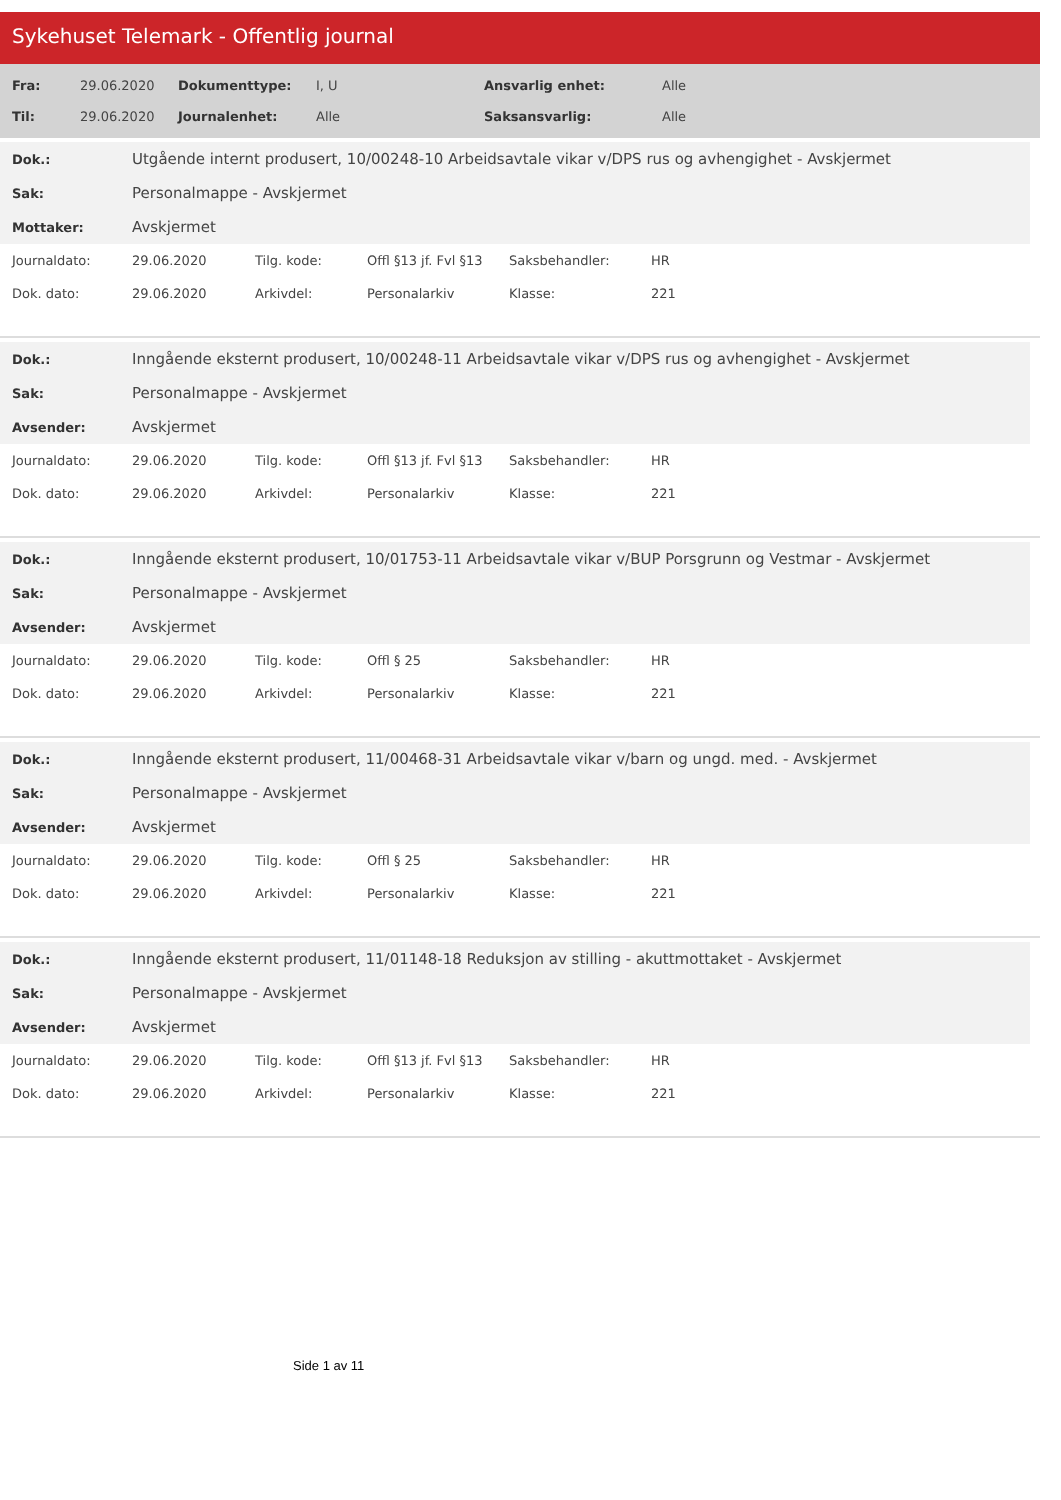Sykehuset Telemark - Offentlig journal
| Fra: | 29.06.2020 | Dokumenttype: | I, U | Ansvarlig enhet: | Alle |
| Til: | 29.06.2020 | Journalenhet: | Alle | Saksansvarlig: | Alle |
| Dok.: | Utgående internt produsert, 10/00248-10 Arbeidsavtale vikar v/DPS rus og avhengighet - Avskjermet |
| Sak: | Personalmappe - Avskjermet |
| Mottaker: | Avskjermet |
| Journaldato: | 29.06.2020 | Tilg. kode: | Offl §13 jf. Fvl §13 | Saksbehandler: | HR |
| Dok. dato: | 29.06.2020 | Arkivdel: | Personalarkiv | Klasse: | 221 |
| Dok.: | Inngående eksternt produsert, 10/00248-11 Arbeidsavtale vikar v/DPS rus og avhengighet - Avskjermet |
| Sak: | Personalmappe - Avskjermet |
| Avsender: | Avskjermet |
| Journaldato: | 29.06.2020 | Tilg. kode: | Offl §13 jf. Fvl §13 | Saksbehandler: | HR |
| Dok. dato: | 29.06.2020 | Arkivdel: | Personalarkiv | Klasse: | 221 |
| Dok.: | Inngående eksternt produsert, 10/01753-11 Arbeidsavtale vikar v/BUP Porsgrunn og Vestmar - Avskjermet |
| Sak: | Personalmappe - Avskjermet |
| Avsender: | Avskjermet |
| Journaldato: | 29.06.2020 | Tilg. kode: | Offl § 25 | Saksbehandler: | HR |
| Dok. dato: | 29.06.2020 | Arkivdel: | Personalarkiv | Klasse: | 221 |
| Dok.: | Inngående eksternt produsert, 11/00468-31 Arbeidsavtale vikar v/barn og ungd. med. - Avskjermet |
| Sak: | Personalmappe - Avskjermet |
| Avsender: | Avskjermet |
| Journaldato: | 29.06.2020 | Tilg. kode: | Offl § 25 | Saksbehandler: | HR |
| Dok. dato: | 29.06.2020 | Arkivdel: | Personalarkiv | Klasse: | 221 |
| Dok.: | Inngående eksternt produsert, 11/01148-18 Reduksjon av stilling - akuttmottaket - Avskjermet |
| Sak: | Personalmappe - Avskjermet |
| Avsender: | Avskjermet |
| Journaldato: | 29.06.2020 | Tilg. kode: | Offl §13 jf. Fvl §13 | Saksbehandler: | HR |
| Dok. dato: | 29.06.2020 | Arkivdel: | Personalarkiv | Klasse: | 221 |
Side 1 av 11